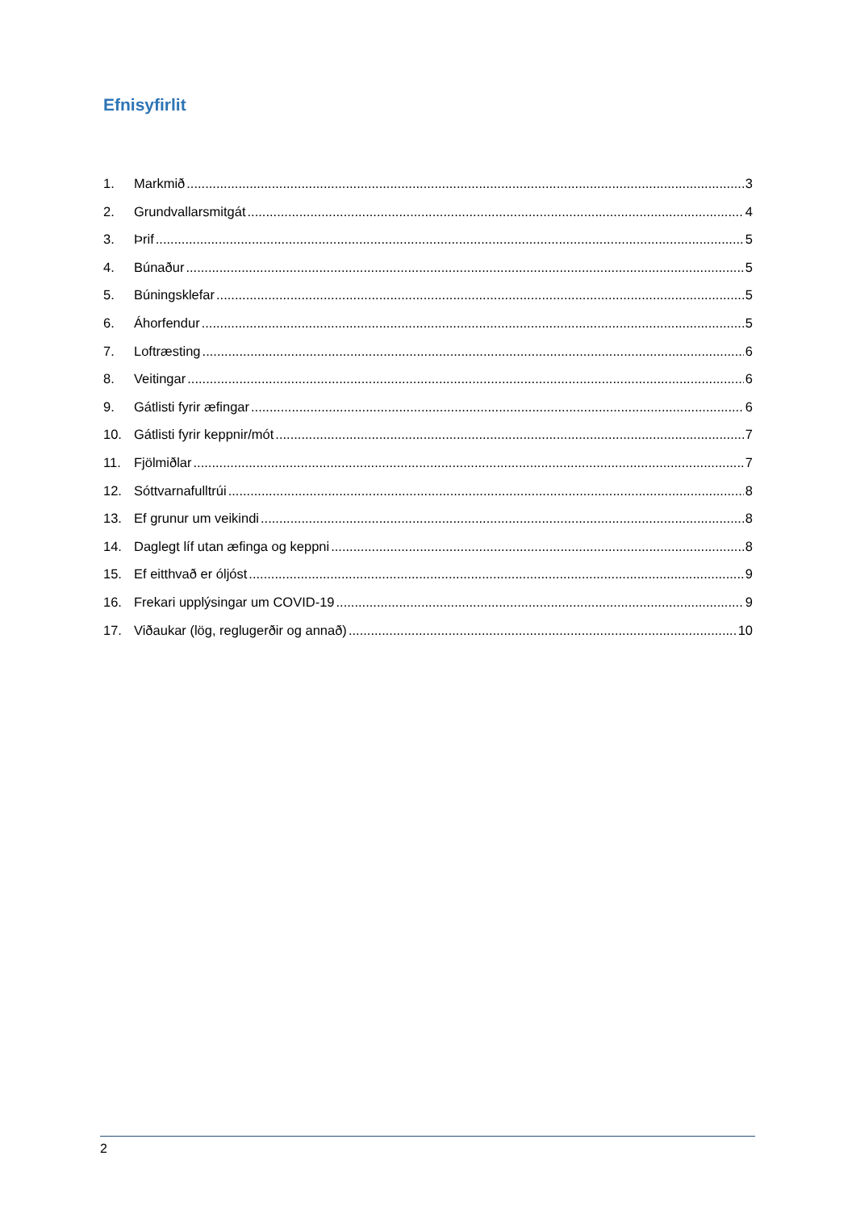Efnisyfirlit
1. Markmið 3
2. Grundvallarsmitgát 4
3. Þrif 5
4. Búnaður 5
5. Búningsklefar 5
6. Áhorfendur 5
7. Loftræsting 6
8. Veitingar 6
9. Gátlisti fyrir æfingar 6
10. Gátlisti fyrir keppnir/mót 7
11. Fjölmiðlar 7
12. Sóttvarnafulltrúi 8
13. Ef grunur um veikindi 8
14. Daglegt líf utan æfinga og keppni 8
15. Ef eitthvað er óljóst 9
16. Frekari upplýsingar um COVID-19 9
17. Viðaukar (lög, reglugerðir og annað) 10
2